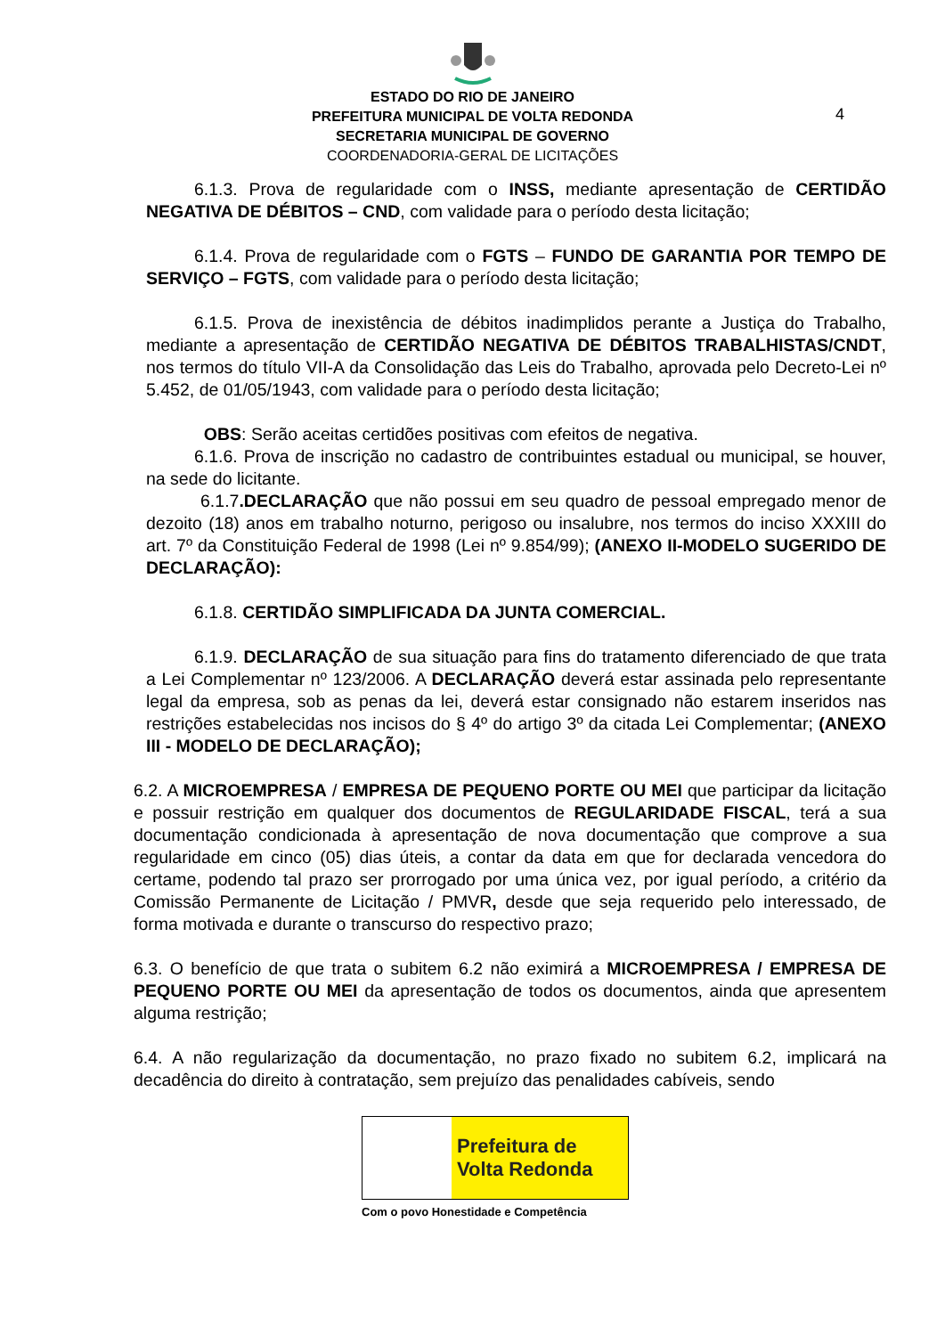ESTADO DO RIO DE JANEIRO
PREFEITURA MUNICIPAL DE VOLTA REDONDA
SECRETARIA MUNICIPAL DE GOVERNO
COORDENADORIA-GERAL DE LICITAÇÕES
4
6.1.3. Prova de regularidade com o INSS, mediante apresentação de CERTIDÃO NEGATIVA DE DÉBITOS – CND, com validade para o período desta licitação;
6.1.4. Prova de regularidade com o FGTS – FUNDO DE GARANTIA POR TEMPO DE SERVIÇO – FGTS, com validade para o período desta licitação;
6.1.5. Prova de inexistência de débitos inadimplidos perante a Justiça do Trabalho, mediante a apresentação de CERTIDÃO NEGATIVA DE DÉBITOS TRABALHISTAS/CNDT, nos termos do título VII-A da Consolidação das Leis do Trabalho, aprovada pelo Decreto-Lei nº 5.452, de 01/05/1943, com validade para o período desta licitação;
OBS: Serão aceitas certidões positivas com efeitos de negativa.
6.1.6. Prova de inscrição no cadastro de contribuintes estadual ou municipal, se houver, na sede do licitante.
6.1.7.DECLARAÇÃO que não possui em seu quadro de pessoal empregado menor de dezoito (18) anos em trabalho noturno, perigoso ou insalubre, nos termos do inciso XXXIII do art. 7º da Constituição Federal de 1998 (Lei nº 9.854/99); (ANEXO II-MODELO SUGERIDO DE DECLARAÇÃO):
6.1.8. CERTIDÃO SIMPLIFICADA DA JUNTA COMERCIAL.
6.1.9. DECLARAÇÃO de sua situação para fins do tratamento diferenciado de que trata a Lei Complementar nº 123/2006. A DECLARAÇÃO deverá estar assinada pelo representante legal da empresa, sob as penas da lei, deverá estar consignado não estarem inseridos nas restrições estabelecidas nos incisos do § 4º do artigo 3º da citada Lei Complementar; (ANEXO III - MODELO DE DECLARAÇÃO);
6.2. A MICROEMPRESA / EMPRESA DE PEQUENO PORTE OU MEI que participar da licitação e possuir restrição em qualquer dos documentos de REGULARIDADE FISCAL, terá a sua documentação condicionada à apresentação de nova documentação que comprove a sua regularidade em cinco (05) dias úteis, a contar da data em que for declarada vencedora do certame, podendo tal prazo ser prorrogado por uma única vez, por igual período, a critério da Comissão Permanente de Licitação / PMVR, desde que seja requerido pelo interessado, de forma motivada e durante o transcurso do respectivo prazo;
6.3. O benefício de que trata o subitem 6.2 não eximirá a MICROEMPRESA / EMPRESA DE PEQUENO PORTE OU MEI da apresentação de todos os documentos, ainda que apresentem alguma restrição;
6.4. A não regularização da documentação, no prazo fixado no subitem 6.2, implicará na decadência do direito à contratação, sem prejuízo das penalidades cabíveis, sendo
Prefeitura de
Volta Redonda
Com o povo Honestidade e Competência